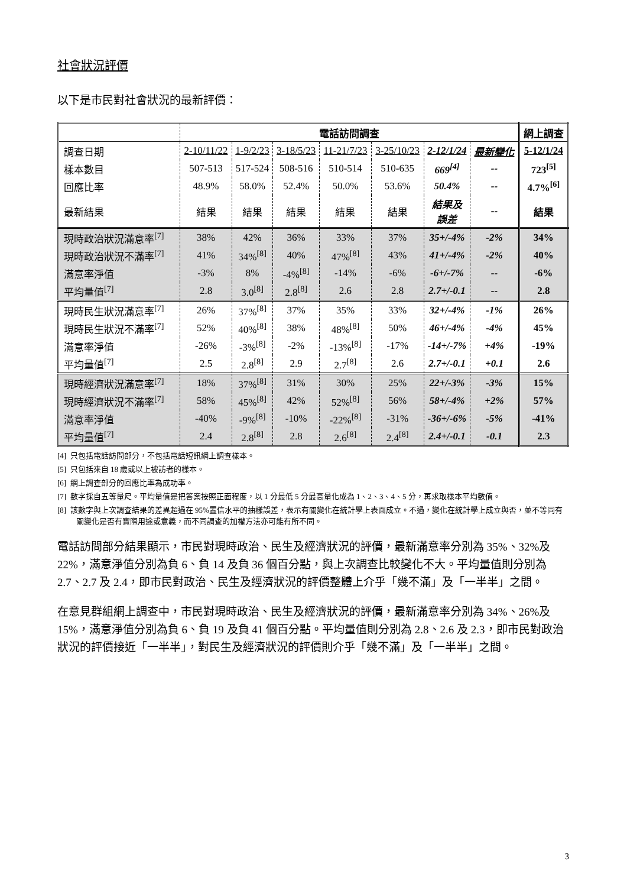社會狀況評價
以下是市民對社會狀況的最新評價：
| | 電話訪問調查 | | | | | | | 網上調查 |
| 調查日期 | 2-10/11/22 | 1-9/2/23 | 3-18/5/23 | 11-21/7/23 | 3-25/10/23 | 2-12/1/24 | 最新變化 | 5-12/1/24 |
| 樣本數目 | 507-513 | 517-524 | 508-516 | 510-514 | 510-635 | 669<sup>[4]</sup> | -- | 723<sup>[5]</sup> |
| 回應比率 | 48.9% | 58.0% | 52.4% | 50.0% | 53.6% | 50.4% | -- | 4.7%<sup>[6]</sup> |
| 最新結果 | 結果 | 結果 | 結果 | 結果 | 結果 | 結果及 誤差 | -- | 結果 |
| 現時政治狀況滿意率<sup>[7]</sup> | 38% | 42% | 36% | 33% | 37% | 35+/-4% | -2% | 34% |
| 現時政治狀況不滿率<sup>[7]</sup> | 41% | 34%<sup>[8]</sup> | 40% | 47%<sup>[8]</sup> | 43% | 41+/-4% | -2% | 40% |
| 滿意率淨值 | -3% | 8% | -4%<sup>[8]</sup> | -14% | -6% | -6+/-7% | -- | -6% |
| 平均量值<sup>[7]</sup> | 2.8 | 3.0<sup>[8]</sup> | 2.8<sup>[8]</sup> | 2.6 | 2.8 | 2.7+/-0.1 | -- | 2.8 |
| 現時民生狀況滿意率<sup>[7]</sup> | 26% | 37%<sup>[8]</sup> | 37% | 35% | 33% | 32+/-4% | -1% | 26% |
| 現時民生狀況不滿率<sup>[7]</sup> | 52% | 40%<sup>[8]</sup> | 38% | 48%<sup>[8]</sup> | 50% | 46+/-4% | -4% | 45% |
| 滿意率淨值 | -26% | -3%<sup>[8]</sup> | -2% | -13%<sup>[8]</sup> | -17% | -14+/-7% | +4% | -19% |
| 平均量值<sup>[7]</sup> | 2.5 | 2.8<sup>[8]</sup> | 2.9 | 2.7<sup>[8]</sup> | 2.6 | 2.7+/-0.1 | +0.1 | 2.6 |
| 現時經濟狀況滿意率<sup>[7]</sup> | 18% | 37%<sup>[8]</sup> | 31% | 30% | 25% | 22+/-3% | -3% | 15% |
| 現時經濟狀況不滿率<sup>[7]</sup> | 58% | 45%<sup>[8]</sup> | 42% | 52%<sup>[8]</sup> | 56% | 58+/-4% | +2% | 57% |
| 滿意率淨值 | -40% | -9%<sup>[8]</sup> | -10% | -22%<sup>[8]</sup> | -31% | -36+/-6% | -5% | -41% |
| 平均量值<sup>[7]</sup> | 2.4 | 2.8<sup>[8]</sup> | 2.8 | 2.6<sup>[8]</sup> | 2.4<sup>[8]</sup> | 2.4+/-0.1 | -0.1 | 2.3 |
[4] 只包括電話訪問部分，不包括電話短訊網上調查樣本。
[5] 只包括來自 18 歲或以上被訪者的樣本。
[6] 網上調查部分的回應比率為成功率。
[7] 數字採自五等量尺。平均量值是把答案按照正面程度，以 1 分最低 5 分最高量化成為 1、2、3、4、5 分，再求取樣本平均數值。
[8] 該數字與上次調查結果的差異超過在 95%置信水平的抽樣誤差，表示有關變化在統計學上表面成立。不過，變化在統計學上成立與否，並不等同有關變化是否有實際用途或意義，而不同調查的加權方法亦可能有所不同。
電話訪問部分結果顯示，市民對現時政治、民生及經濟狀況的評價，最新滿意率分別為 35%、32%及 22%，滿意淨值分別為負 6、負 14 及負 36 個百分點，與上次調查比較變化不大。平均量值則分別為 2.7、2.7 及 2.4，即市民對政治、民生及經濟狀況的評價整體上介乎「幾不滿」及「一半半」之間。
在意見群組網上調查中，市民對現時政治、民生及經濟狀況的評價，最新滿意率分別為 34%、26%及 15%，滿意淨值分別為負 6、負 19 及負 41 個百分點。平均量值則分別為 2.8、2.6 及 2.3，即市民對政治狀況的評價接近「一半半」，對民生及經濟狀況的評價則介乎「幾不滿」及「一半半」之間。
3